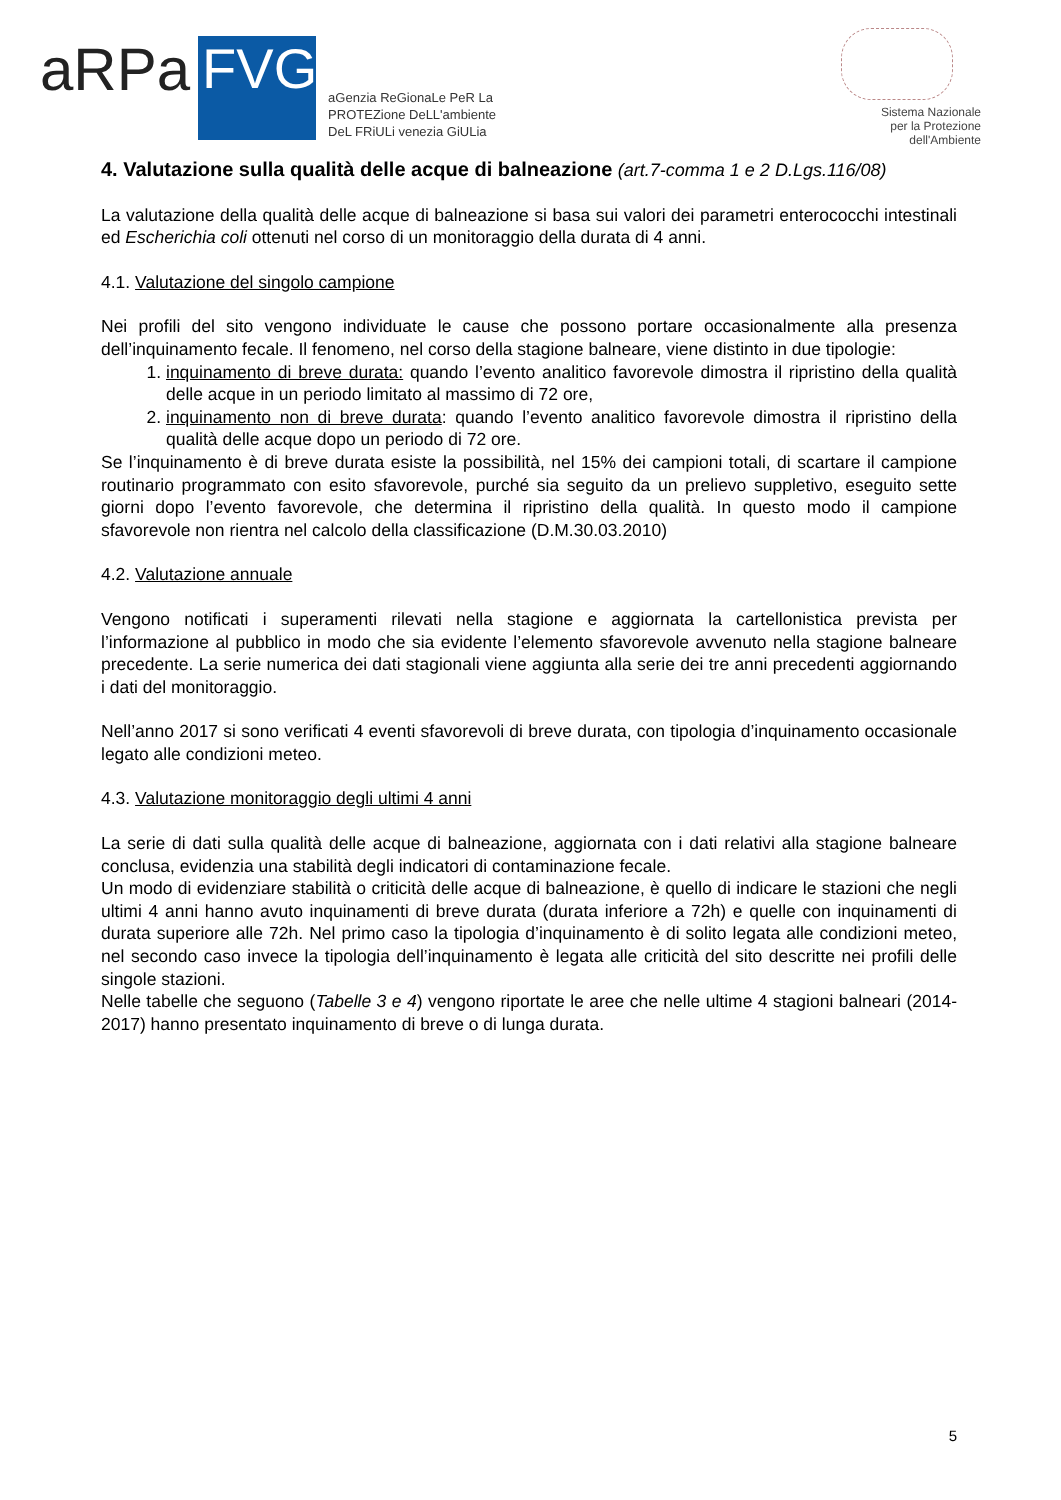aRPa
FVG
aGenzia ReGionaLe PeR La
PROTEZione DeLL'ambiente
DeL FRiULi venezia GiULia
Sistema Nazionale
per la Protezione
dell'Ambiente
4. Valutazione sulla qualità delle acque di balneazione (art.7-comma 1 e 2 D.Lgs.116/08)
La valutazione della qualità delle acque di balneazione si basa sui valori dei parametri enterococchi intestinali ed Escherichia coli ottenuti nel corso di un monitoraggio della durata di 4 anni.
4.1. Valutazione del singolo campione
Nei profili del sito vengono individuate le cause che possono portare occasionalmente alla presenza dell’inquinamento fecale. Il fenomeno, nel corso della stagione balneare, viene distinto in due tipologie:
1. inquinamento di breve durata: quando l’evento analitico favorevole dimostra il ripristino della qualità delle acque in un periodo limitato al massimo di 72 ore,
2. inquinamento non di breve durata: quando l’evento analitico favorevole dimostra il ripristino della qualità delle acque dopo un periodo di 72 ore.
Se l’inquinamento è di breve durata esiste la possibilità, nel 15% dei campioni totali, di scartare il campione routinario programmato con esito sfavorevole, purché sia seguito da un prelievo suppletivo, eseguito sette giorni dopo l’evento favorevole, che determina il ripristino della qualità. In questo modo il campione sfavorevole non rientra nel calcolo della classificazione (D.M.30.03.2010)
4.2. Valutazione annuale
Vengono notificati i superamenti rilevati nella stagione e aggiornata la cartellonistica prevista per l’informazione al pubblico in modo che sia evidente l’elemento sfavorevole avvenuto nella stagione balneare precedente. La serie numerica dei dati stagionali viene aggiunta alla serie dei tre anni precedenti aggiornando i dati del monitoraggio.
Nell’anno 2017 si sono verificati 4 eventi sfavorevoli di breve durata, con tipologia d’inquinamento occasionale legato alle condizioni meteo.
4.3. Valutazione monitoraggio degli ultimi 4 anni
La serie di dati sulla qualità delle acque di balneazione, aggiornata con i dati relativi alla stagione balneare conclusa, evidenzia una stabilità degli indicatori di contaminazione fecale.
Un modo di evidenziare stabilità o criticità delle acque di balneazione, è quello di indicare le stazioni che negli ultimi 4 anni hanno avuto inquinamenti di breve durata (durata inferiore a 72h) e quelle con inquinamenti di durata superiore alle 72h. Nel primo caso la tipologia d’inquinamento è di solito legata alle condizioni meteo, nel secondo caso invece la tipologia dell’inquinamento è legata alle criticità del sito descritte nei profili delle singole stazioni.
Nelle tabelle che seguono (Tabelle 3 e 4) vengono riportate le aree che nelle ultime 4 stagioni balneari (2014-2017) hanno presentato inquinamento di breve o di lunga durata.
5